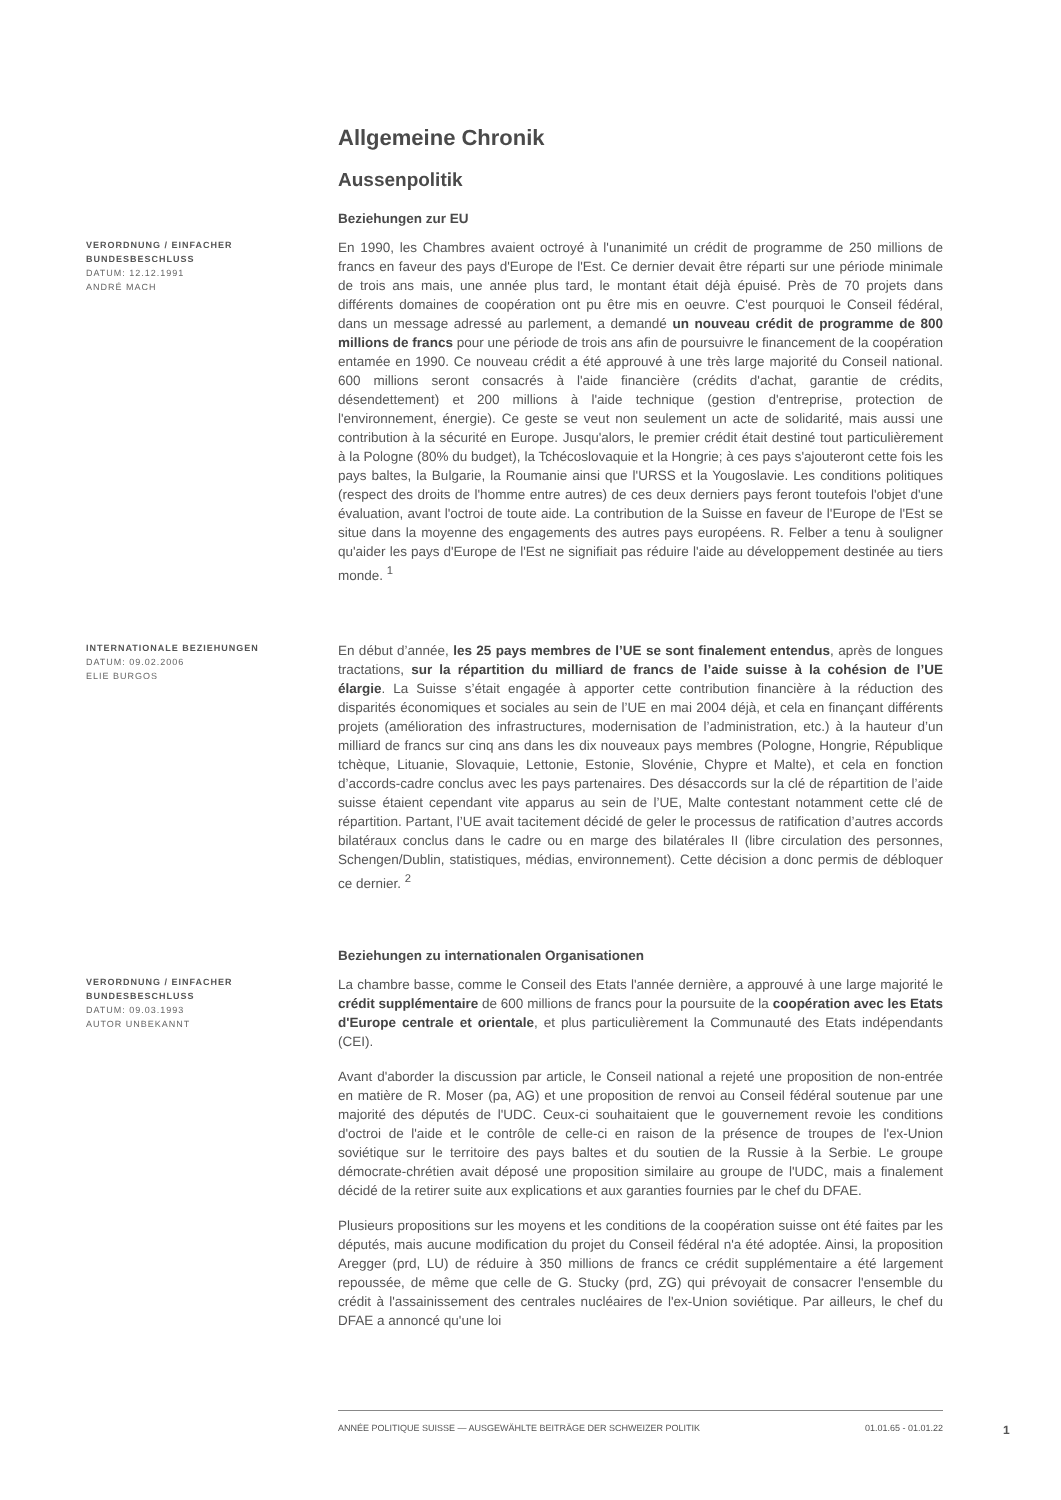Allgemeine Chronik
Aussenpolitik
Beziehungen zur EU
VERORDNUNG / EINFACHER BUNDESBESCHLUSS
DATUM: 12.12.1991
ANDRÉ MACH
En 1990, les Chambres avaient octroyé à l'unanimité un crédit de programme de 250 millions de francs en faveur des pays d'Europe de l'Est. Ce dernier devait être réparti sur une période minimale de trois ans mais, une année plus tard, le montant était déjà épuisé. Près de 70 projets dans différents domaines de coopération ont pu être mis en oeuvre. C'est pourquoi le Conseil fédéral, dans un message adressé au parlement, a demandé un nouveau crédit de programme de 800 millions de francs pour une période de trois ans afin de poursuivre le financement de la coopération entamée en 1990. Ce nouveau crédit a été approuvé à une très large majorité du Conseil national. 600 millions seront consacrés à l'aide financière (crédits d'achat, garantie de crédits, désendettement) et 200 millions à l'aide technique (gestion d'entreprise, protection de l'environnement, énergie). Ce geste se veut non seulement un acte de solidarité, mais aussi une contribution à la sécurité en Europe. Jusqu'alors, le premier crédit était destiné tout particulièrement à la Pologne (80% du budget), la Tchécoslovaquie et la Hongrie; à ces pays s'ajouteront cette fois les pays baltes, la Bulgarie, la Roumanie ainsi que l'URSS et la Yougoslavie. Les conditions politiques (respect des droits de l'homme entre autres) de ces deux derniers pays feront toutefois l'objet d'une évaluation, avant l'octroi de toute aide. La contribution de la Suisse en faveur de l'Europe de l'Est se situe dans la moyenne des engagements des autres pays européens. R. Felber a tenu à souligner qu'aider les pays d'Europe de l'Est ne signifiait pas réduire l'aide au développement destinée au tiers monde. <sup>1</sup>
INTERNATIONALE BEZIEHUNGEN
DATUM: 09.02.2006
ELIE BURGOS
En début d’année, les 25 pays membres de l’UE se sont finalement entendus, après de longues tractations, sur la répartition du milliard de francs de l’aide suisse à la cohésion de l’UE élargie. La Suisse s’était engagée à apporter cette contribution financière à la réduction des disparités économiques et sociales au sein de l’UE en mai 2004 déjà, et cela en finançant différents projets (amélioration des infrastructures, modernisation de l’administration, etc.) à la hauteur d’un milliard de francs sur cinq ans dans les dix nouveaux pays membres (Pologne, Hongrie, République tchèque, Lituanie, Slovaquie, Lettonie, Estonie, Slovénie, Chypre et Malte), et cela en fonction d’accords-cadre conclus avec les pays partenaires. Des désaccords sur la clé de répartition de l’aide suisse étaient cependant vite apparus au sein de l’UE, Malte contestant notamment cette clé de répartition. Partant, l’UE avait tacitement décidé de geler le processus de ratification d’autres accords bilatéraux conclus dans le cadre ou en marge des bilatérales II (libre circulation des personnes, Schengen/Dublin, statistiques, médias, environnement). Cette décision a donc permis de débloquer ce dernier. <sup>2</sup>
Beziehungen zu internationalen Organisationen
VERORDNUNG / EINFACHER BUNDESBESCHLUSS
DATUM: 09.03.1993
AUTOR UNBEKANNT
La chambre basse, comme le Conseil des Etats l'année dernière, a approuvé à une large majorité le crédit supplémentaire de 600 millions de francs pour la poursuite de la coopération avec les Etats d'Europe centrale et orientale, et plus particulièrement la Communauté des Etats indépendants (CEI).
Avant d'aborder la discussion par article, le Conseil national a rejeté une proposition de non-entrée en matière de R. Moser (pa, AG) et une proposition de renvoi au Conseil fédéral soutenue par une majorité des députés de l'UDC. Ceux-ci souhaitaient que le gouvernement revoie les conditions d'octroi de l'aide et le contrôle de celle-ci en raison de la présence de troupes de l'ex-Union soviétique sur le territoire des pays baltes et du soutien de la Russie à la Serbie. Le groupe démocrate-chrétien avait déposé une proposition similaire au groupe de l'UDC, mais a finalement décidé de la retirer suite aux explications et aux garanties fournies par le chef du DFAE.
Plusieurs propositions sur les moyens et les conditions de la coopération suisse ont été faites par les députés, mais aucune modification du projet du Conseil fédéral n'a été adoptée. Ainsi, la proposition Aregger (prd, LU) de réduire à 350 millions de francs ce crédit supplémentaire a été largement repoussée, de même que celle de G. Stucky (prd, ZG) qui prévoyait de consacrer l'ensemble du crédit à l'assainissement des centrales nucléaires de l'ex-Union soviétique. Par ailleurs, le chef du DFAE a annoncé qu'une loi
ANNÉE POLITIQUE SUISSE — AUSGEWÄHLTE BEITRÄGE DER SCHWEIZER POLITIK 01.01.65 - 01.01.22
1